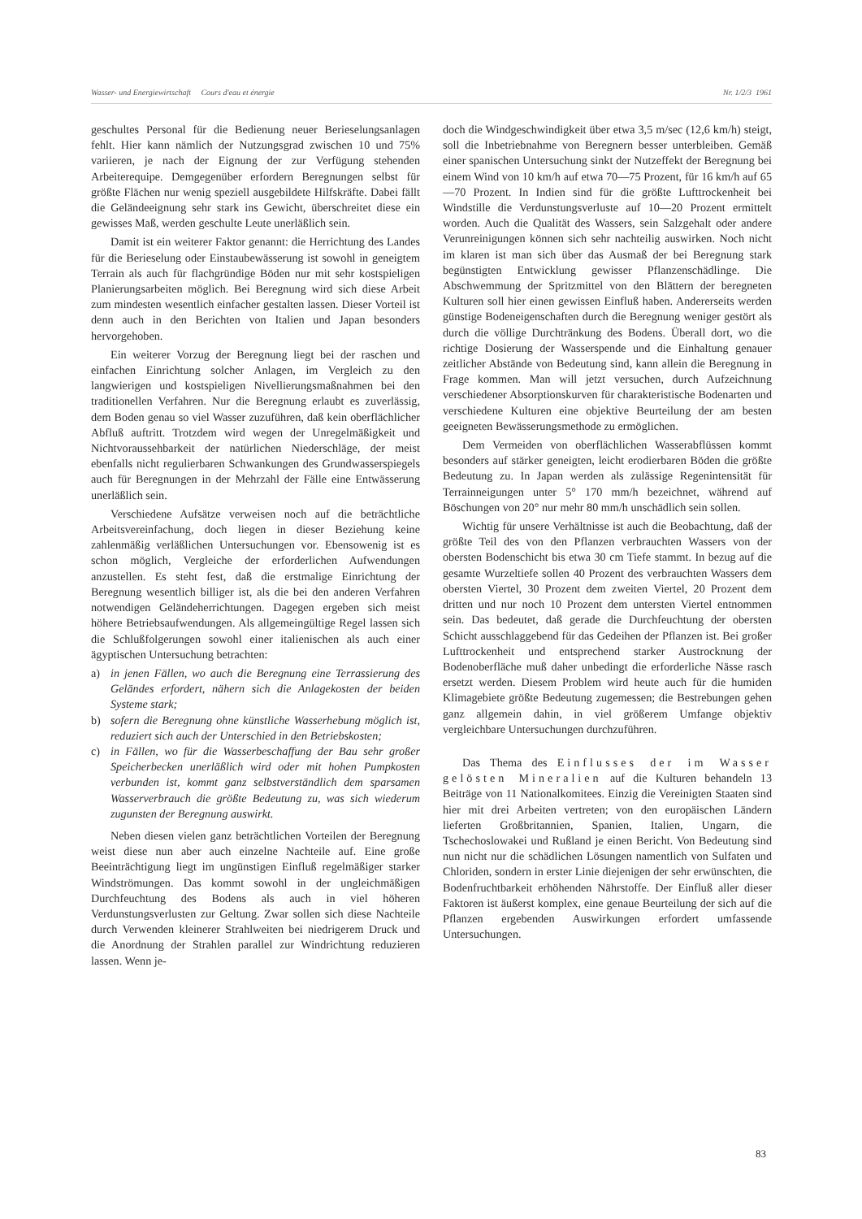Wasser- und Energiewirtschaft Cours d'eau et énergie Nr. 1/2/3 1961
geschultes Personal für die Bedienung neuer Berieselungsanlagen fehlt. Hier kann nämlich der Nutzungsgrad zwischen 10 und 75% variieren, je nach der Eignung der zur Verfügung stehenden Arbeiterequipe. Demgegenüber erfordern Beregnungen selbst für größte Flächen nur wenig speziell ausgebildete Hilfskräfte. Dabei fällt die Geländeeignung sehr stark ins Gewicht, überschreitet diese ein gewisses Maß, werden geschulte Leute unerläßlich sein.
Damit ist ein weiterer Faktor genannt: die Herrichtung des Landes für die Berieselung oder Einstaubewässerung ist sowohl in geneigtem Terrain als auch für flachgründige Böden nur mit sehr kostspieligen Planierungsarbeiten möglich. Bei Beregnung wird sich diese Arbeit zum mindesten wesentlich einfacher gestalten lassen. Dieser Vorteil ist denn auch in den Berichten von Italien und Japan besonders hervorgehoben.
Ein weiterer Vorzug der Beregnung liegt bei der raschen und einfachen Einrichtung solcher Anlagen, im Vergleich zu den langwierigen und kostspieligen Nivellierungsmaßnahmen bei den traditionellen Verfahren. Nur die Beregnung erlaubt es zuverlässig, dem Boden genau so viel Wasser zuzuführen, daß kein oberflächlicher Abfluß auftritt. Trotzdem wird wegen der Unregelmäßigkeit und Nichtvoraussehbarkeit der natürlichen Niederschläge, der meist ebenfalls nicht regulierbaren Schwankungen des Grundwasserspiegels auch für Beregnungen in der Mehrzahl der Fälle eine Entwässerung unerläßlich sein.
Verschiedene Aufsätze verweisen noch auf die beträchtliche Arbeitsvereinfachung, doch liegen in dieser Beziehung keine zahlenmäßig verläßlichen Untersuchungen vor. Ebensowenig ist es schon möglich, Vergleiche der erforderlichen Aufwendungen anzustellen. Es steht fest, daß die erstmalige Einrichtung der Beregnung wesentlich billiger ist, als die bei den anderen Verfahren notwendigen Geländeherrichtungen. Dagegen ergeben sich meist höhere Betriebsaufwendungen. Als allgemeingültige Regel lassen sich die Schlußfolgerungen sowohl einer italienischen als auch einer ägyptischen Untersuchung betrachten:
a) in jenen Fällen, wo auch die Beregnung eine Terrassierung des Geländes erfordert, nähern sich die Anlagekosten der beiden Systeme stark;
b) sofern die Beregnung ohne künstliche Wasserhebung möglich ist, reduziert sich auch der Unterschied in den Betriebskosten;
c) in Fällen, wo für die Wasserbeschaffung der Bau sehr großer Speicherbecken unerläßlich wird oder mit hohen Pumpkosten verbunden ist, kommt ganz selbstverständlich dem sparsamen Wasserverbrauch die größte Bedeutung zu, was sich wiederum zugunsten der Beregnung auswirkt.
Neben diesen vielen ganz beträchtlichen Vorteilen der Beregnung weist diese nun aber auch einzelne Nachteile auf. Eine große Beeinträchtigung liegt im ungünstigen Einfluß regelmäßiger starker Windströmungen. Das kommt sowohl in der ungleichmäßigen Durchfeuchtung des Bodens als auch in viel höheren Verdunstungsverlusten zur Geltung. Zwar sollen sich diese Nachteile durch Verwenden kleinerer Strahlweiten bei niedrigerem Druck und die Anordnung der Strahlen parallel zur Windrichtung reduzieren lassen. Wenn je-
doch die Windgeschwindigkeit über etwa 3,5 m/sec (12,6 km/h) steigt, soll die Inbetriebnahme von Beregnern besser unterbleiben. Gemäß einer spanischen Untersuchung sinkt der Nutzeffekt der Beregnung bei einem Wind von 10 km/h auf etwa 70—75 Prozent, für 16 km/h auf 65—70 Prozent. In Indien sind für die größte Lufttrockenheit bei Windstille die Verdunstungsverluste auf 10—20 Prozent ermittelt worden. Auch die Qualität des Wassers, sein Salzgehalt oder andere Verunreinigungen können sich sehr nachteilig auswirken. Noch nicht im klaren ist man sich über das Ausmaß der bei Beregnung stark begünstigten Entwicklung gewisser Pflanzenschädlinge. Die Abschwemmung der Spritzmittel von den Blättern der beregneten Kulturen soll hier einen gewissen Einfluß haben. Andererseits werden günstige Bodeneigenschaften durch die Beregnung weniger gestört als durch die völlige Durchtränkung des Bodens. Überall dort, wo die richtige Dosierung der Wasserspende und die Einhaltung genauer zeitlicher Abstände von Bedeutung sind, kann allein die Beregnung in Frage kommen. Man will jetzt versuchen, durch Aufzeichnung verschiedener Absorptionskurven für charakteristische Bodenarten und verschiedene Kulturen eine objektive Beurteilung der am besten geeigneten Bewässerungsmethode zu ermöglichen.
Dem Vermeiden von oberflächlichen Wasserabflüssen kommt besonders auf stärker geneigten, leicht erodierbaren Böden die größte Bedeutung zu. In Japan werden als zulässige Regenintensität für Terrainneigungen unter 5° 170 mm/h bezeichnet, während auf Böschungen von 20° nur mehr 80 mm/h unschädlich sein sollen.
Wichtig für unsere Verhältnisse ist auch die Beobachtung, daß der größte Teil des von den Pflanzen verbrauchten Wassers von der obersten Bodenschicht bis etwa 30 cm Tiefe stammt. In bezug auf die gesamte Wurzeltiefe sollen 40 Prozent des verbrauchten Wassers dem obersten Viertel, 30 Prozent dem zweiten Viertel, 20 Prozent dem dritten und nur noch 10 Prozent dem untersten Viertel entnommen sein. Das bedeutet, daß gerade die Durchfeuchtung der obersten Schicht ausschlaggebend für das Gedeihen der Pflanzen ist. Bei großer Lufttrockenheit und entsprechend starker Austrocknung der Bodenoberfläche muß daher unbedingt die erforderliche Nässe rasch ersetzt werden. Diesem Problem wird heute auch für die humiden Klimagebiete größte Bedeutung zugemessen; die Bestrebungen gehen ganz allgemein dahin, in viel größerem Umfange objektiv vergleichbare Untersuchungen durchzuführen.
Das Thema des Einflusses der im Wasser gelösten Mineralien auf die Kulturen behandeln 13 Beiträge von 11 Nationalkomitees. Einzig die Vereinigten Staaten sind hier mit drei Arbeiten vertreten; von den europäischen Ländern lieferten Großbritannien, Spanien, Italien, Ungarn, die Tschechoslowakei und Rußland je einen Bericht. Von Bedeutung sind nun nicht nur die schädlichen Lösungen namentlich von Sulfaten und Chloriden, sondern in erster Linie diejenigen der sehr erwünschten, die Bodenfruchtbarkeit erhöhenden Nährstoffe. Der Einfluß aller dieser Faktoren ist äußerst komplex, eine genaue Beurteilung der sich auf die Pflanzen ergebenden Auswirkungen erfordert umfassende Untersuchungen.
83